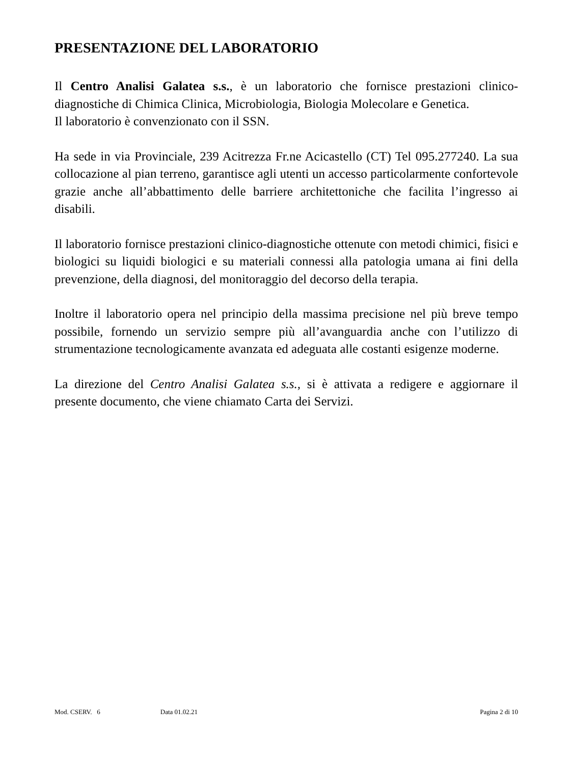PRESENTAZIONE DEL LABORATORIO
Il Centro Analisi Galatea s.s., è un laboratorio che fornisce prestazioni clinico-diagnostiche di Chimica Clinica, Microbiologia, Biologia Molecolare e Genetica.
Il laboratorio è convenzionato con il SSN.
Ha sede in via Provinciale, 239 Acitrezza Fr.ne Acicastello (CT) Tel 095.277240. La sua collocazione al pian terreno, garantisce agli utenti un accesso particolarmente confortevole grazie anche all’abbattimento delle barriere architettoniche che facilita l’ingresso ai disabili.
Il laboratorio fornisce prestazioni clinico-diagnostiche ottenute con metodi chimici, fisici e biologici su liquidi biologici e su materiali connessi alla patologia umana ai fini della prevenzione, della diagnosi, del monitoraggio del decorso della terapia.
Inoltre il laboratorio opera nel principio della massima precisione nel più breve tempo possibile, fornendo un servizio sempre più all’avanguardia anche con l’utilizzo di strumentazione tecnologicamente avanzata ed adeguata alle costanti esigenze moderne.
La direzione del Centro Analisi Galatea s.s., si è attivata a redigere e aggiornare il presente documento, che viene chiamato Carta dei Servizi.
Mod. CSERV. 6 Data 01.02.21 Pagina 2 di 10